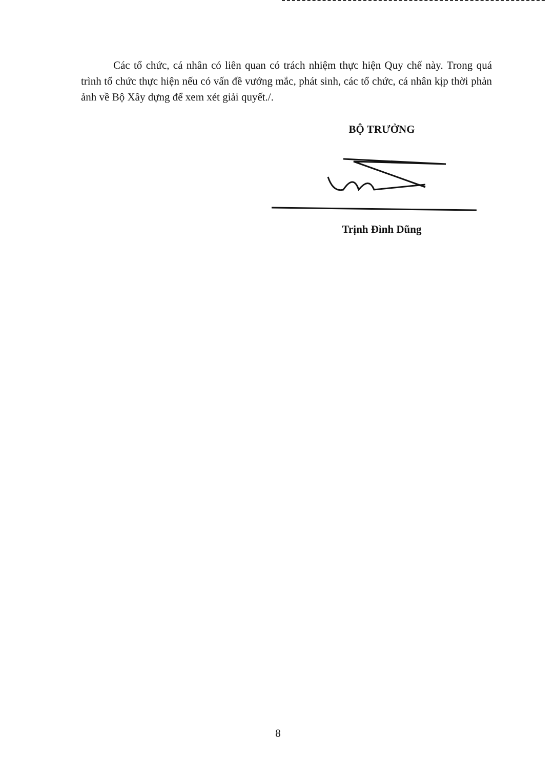Các tổ chức, cá nhân có liên quan có trách nhiệm thực hiện Quy chế này. Trong quá trình tổ chức thực hiện nếu có vấn đề vướng mắc, phát sinh, các tổ chức, cá nhân kịp thời phản ảnh về Bộ Xây dựng để xem xét giải quyết./.
BỘ TRƯỞNG
Trịnh Đình Dũng
8